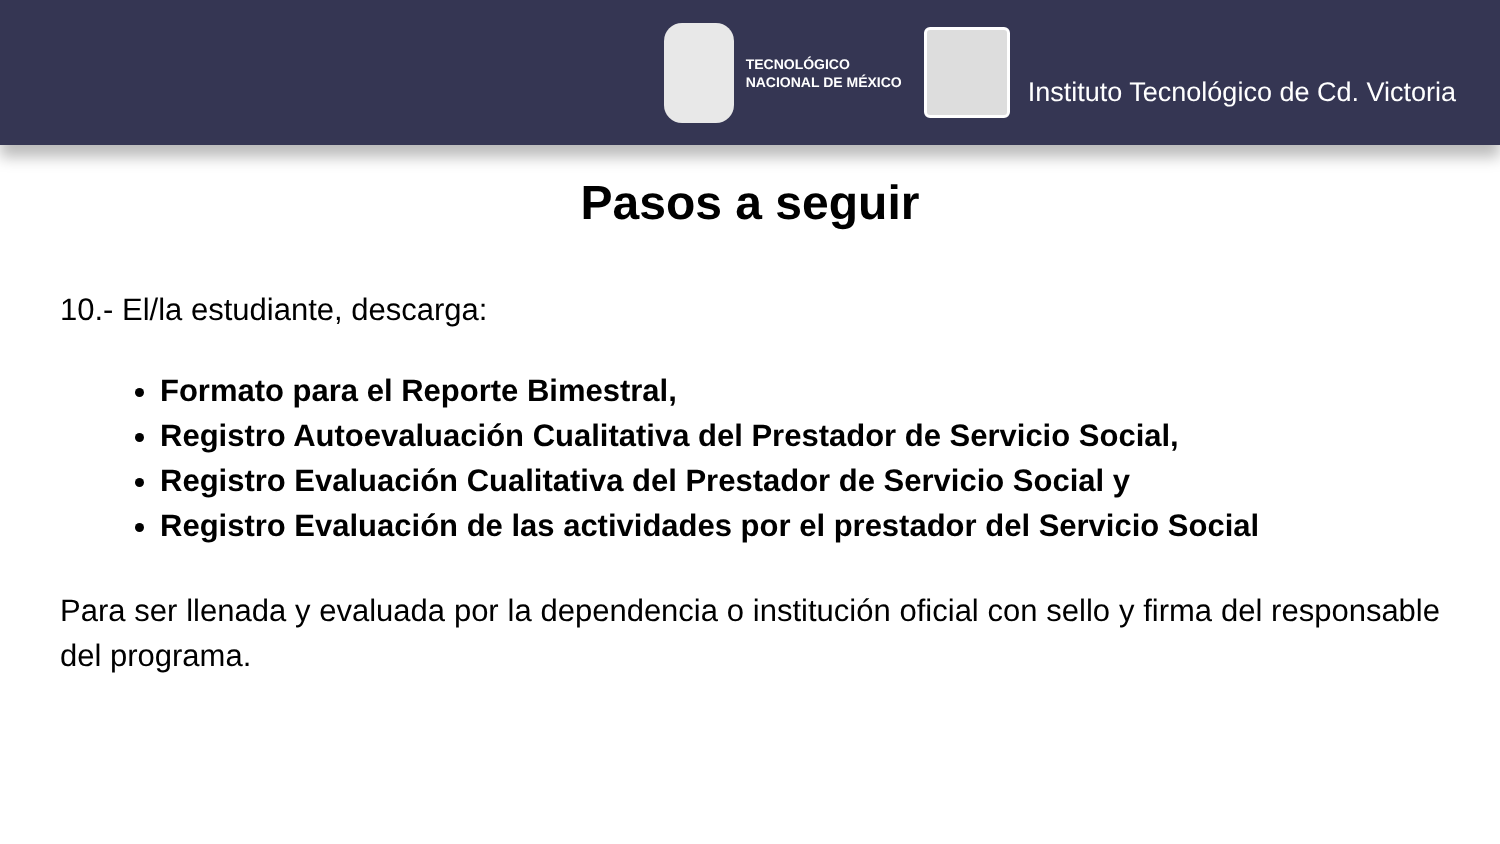TECNOLÓGICO
NACIONAL DE MÉXICO
Instituto Tecnológico de Cd. Victoria
Pasos a seguir
10.- El/la estudiante, descarga:
Formato para el Reporte Bimestral,
Registro Autoevaluación Cualitativa del Prestador de Servicio Social,
Registro Evaluación Cualitativa del Prestador de Servicio Social y
Registro Evaluación de las actividades por el prestador del Servicio Social
Para ser llenada y evaluada por la dependencia o institución oficial con sello y firma del responsable del programa.